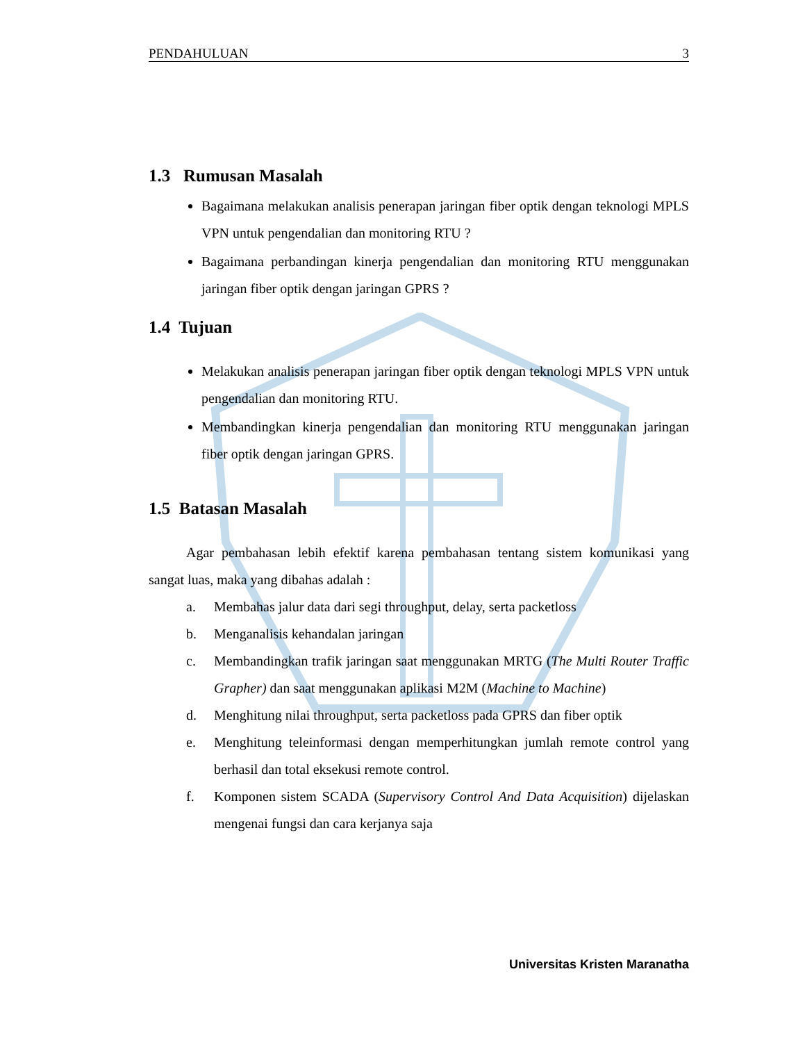PENDAHULUAN 3
1.3 Rumusan Masalah
Bagaimana melakukan analisis penerapan jaringan fiber optik dengan teknologi MPLS VPN untuk pengendalian dan monitoring RTU ?
Bagaimana perbandingan kinerja pengendalian dan monitoring RTU menggunakan jaringan fiber optik dengan jaringan GPRS ?
1.4 Tujuan
Melakukan analisis penerapan jaringan fiber optik dengan teknologi MPLS VPN untuk pengendalian dan monitoring RTU.
Membandingkan kinerja pengendalian dan monitoring RTU menggunakan jaringan fiber optik dengan jaringan GPRS.
1.5 Batasan Masalah
Agar pembahasan lebih efektif karena pembahasan tentang sistem komunikasi yang sangat luas, maka yang dibahas adalah :
a. Membahas jalur data dari segi throughput, delay, serta packetloss
b. Menganalisis kehandalan jaringan
c. Membandingkan trafik jaringan saat menggunakan MRTG (The Multi Router Traffic Grapher) dan saat menggunakan aplikasi M2M (Machine to Machine)
d. Menghitung nilai throughput, serta packetloss pada GPRS dan fiber optik
e. Menghitung teleinformasi dengan memperhitungkan jumlah remote control yang berhasil dan total eksekusi remote control.
f. Komponen sistem SCADA (Supervisory Control And Data Acquisition) dijelaskan mengenai fungsi dan cara kerjanya saja
Universitas Kristen Maranatha